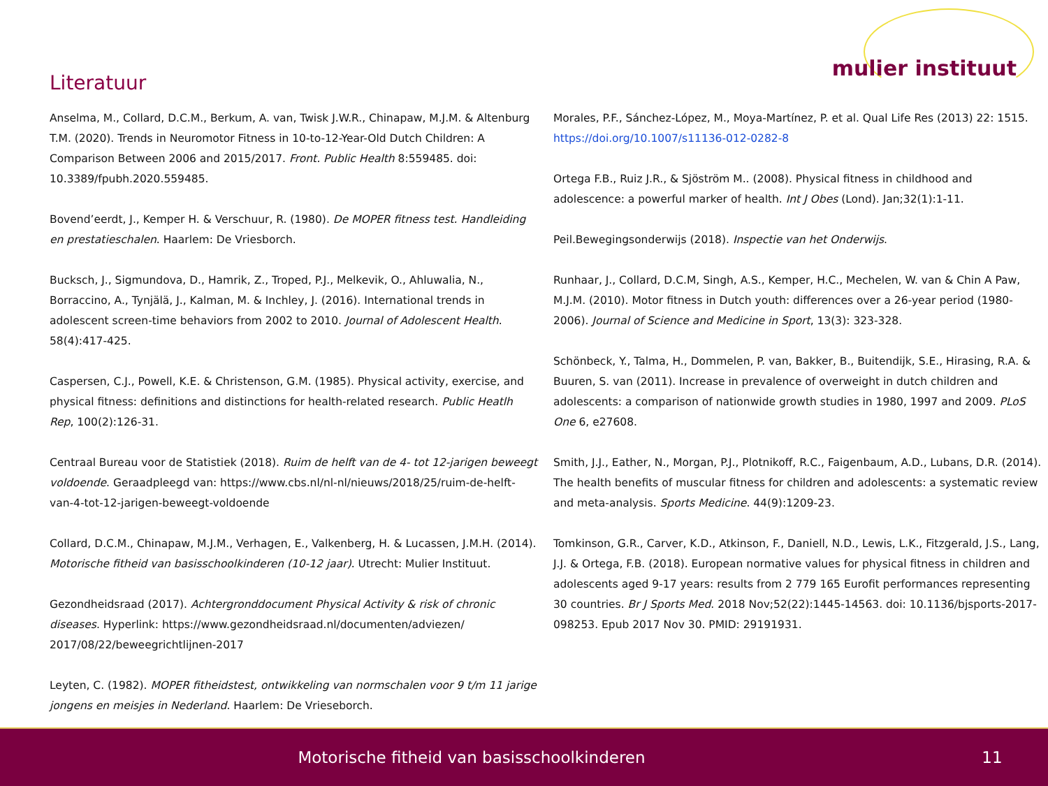mulier instituut
Literatuur
Anselma, M., Collard, D.C.M., Berkum, A. van, Twisk J.W.R., Chinapaw, M.J.M. & Altenburg T.M. (2020). Trends in Neuromotor Fitness in 10-to-12-Year-Old Dutch Children: A Comparison Between 2006 and 2015/2017. Front. Public Health 8:559485. doi: 10.3389/fpubh.2020.559485.
Bovend’eerdt, J., Kemper H. & Verschuur, R. (1980). De MOPER fitness test. Handleiding en prestatieschalen. Haarlem: De Vriesborch.
Bucksch, J., Sigmundova, D., Hamrik, Z., Troped, P.J., Melkevik, O., Ahluwalia, N., Borraccino, A., Tynjälä, J., Kalman, M. & Inchley, J. (2016). International trends in adolescent screen-time behaviors from 2002 to 2010. Journal of Adolescent Health. 58(4):417-425.
Caspersen, C.J., Powell, K.E. & Christenson, G.M. (1985). Physical activity, exercise, and physical fitness: definitions and distinctions for health-related research. Public Heatlh Rep, 100(2):126-31.
Centraal Bureau voor de Statistiek (2018). Ruim de helft van de 4- tot 12-jarigen beweegt voldoende. Geraadpleegd van: https://www.cbs.nl/nl-nl/nieuws/2018/25/ruim-de-helft-van-4-tot-12-jarigen-beweegt-voldoende
Collard, D.C.M., Chinapaw, M.J.M., Verhagen, E., Valkenberg, H. & Lucassen, J.M.H. (2014). Motorische fitheid van basisschoolkinderen (10-12 jaar). Utrecht: Mulier Instituut.
Gezondheidsraad (2017). Achtergronddocument Physical Activity & risk of chronic diseases. Hyperlink: https://www.gezondheidsraad.nl/documenten/adviezen/ 2017/08/22/beweegrichtlijnen-2017
Leyten, C. (1982). MOPER fitheidstest, ontwikkeling van normschalen voor 9 t/m 11 jarige jongens en meisjes in Nederland. Haarlem: De Vrieseborch.
Morales, P.F., Sánchez-López, M., Moya-Martínez, P. et al. Qual Life Res (2013) 22: 1515. https://doi.org/10.1007/s11136-012-0282-8
Ortega F.B., Ruiz J.R., & Sjöström M.. (2008). Physical fitness in childhood and adolescence: a powerful marker of health. Int J Obes (Lond). Jan;32(1):1-11.
Peil.Bewegingsonderwijs (2018). Inspectie van het Onderwijs.
Runhaar, J., Collard, D.C.M, Singh, A.S., Kemper, H.C., Mechelen, W. van & Chin A Paw, M.J.M. (2010). Motor fitness in Dutch youth: differences over a 26-year period (1980-2006). Journal of Science and Medicine in Sport, 13(3): 323-328.
Schönbeck, Y., Talma, H., Dommelen, P. van, Bakker, B., Buitendijk, S.E., Hirasing, R.A. & Buuren, S. van (2011). Increase in prevalence of overweight in dutch children and adolescents: a comparison of nationwide growth studies in 1980, 1997 and 2009. PLoS One 6, e27608.
Smith, J.J., Eather, N., Morgan, P.J., Plotnikoff, R.C., Faigenbaum, A.D., Lubans, D.R. (2014). The health benefits of muscular fitness for children and adolescents: a systematic review and meta-analysis. Sports Medicine. 44(9):1209-23.
Tomkinson, G.R., Carver, K.D., Atkinson, F., Daniell, N.D., Lewis, L.K., Fitzgerald, J.S., Lang, J.J. & Ortega, F.B. (2018). European normative values for physical fitness in children and adolescents aged 9-17 years: results from 2 779 165 Eurofit performances representing 30 countries. Br J Sports Med. 2018 Nov;52(22):1445-14563. doi: 10.1136/bjsports-2017-098253. Epub 2017 Nov 30. PMID: 29191931.
Motorische fitheid van basisschoolkinderen 11